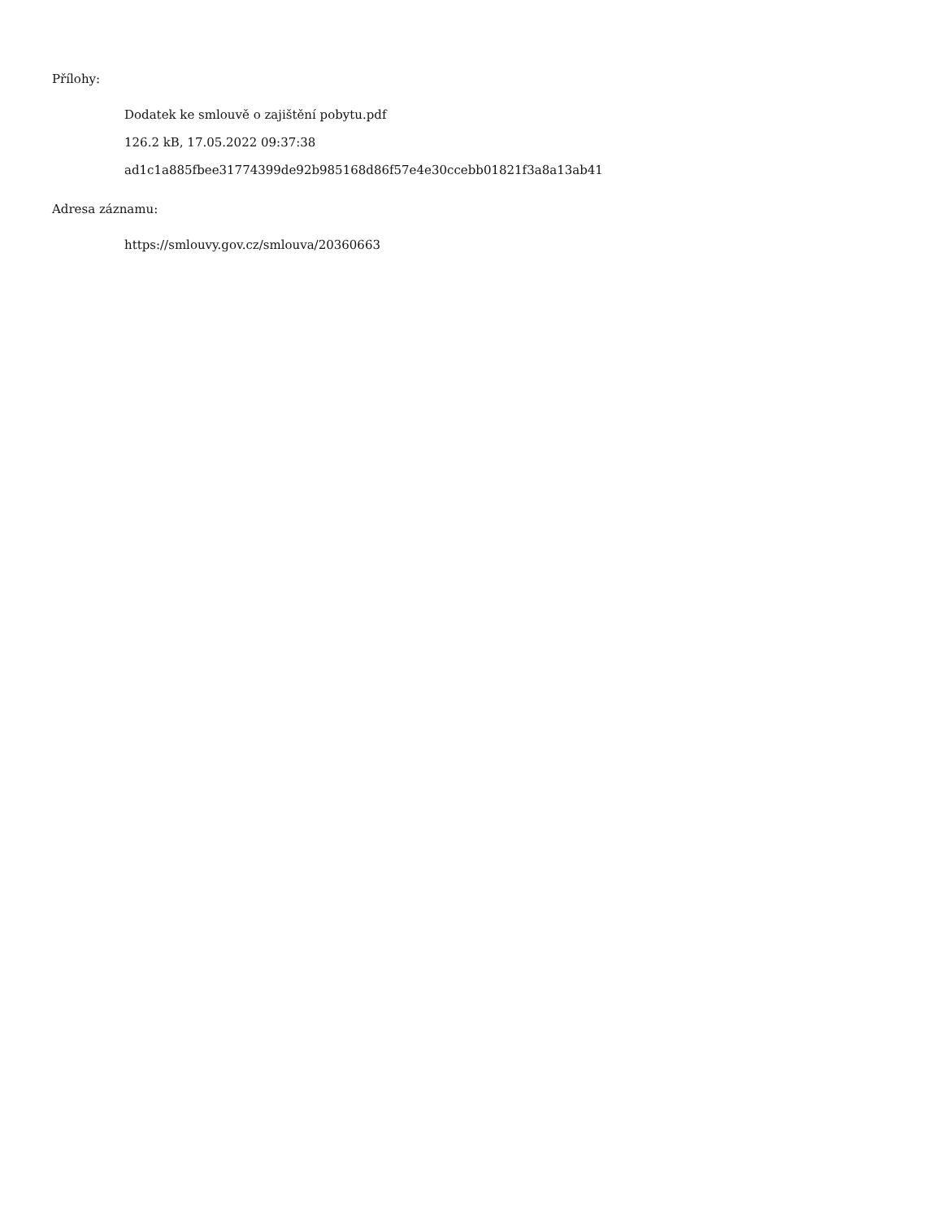Přílohy:
Dodatek ke smlouvě o zajištění pobytu.pdf
126.2 kB, 17.05.2022 09:37:38
ad1c1a885fbee31774399de92b985168d86f57e4e30ccebb01821f3a8a13ab41
Adresa záznamu:
https://smlouvy.gov.cz/smlouva/20360663